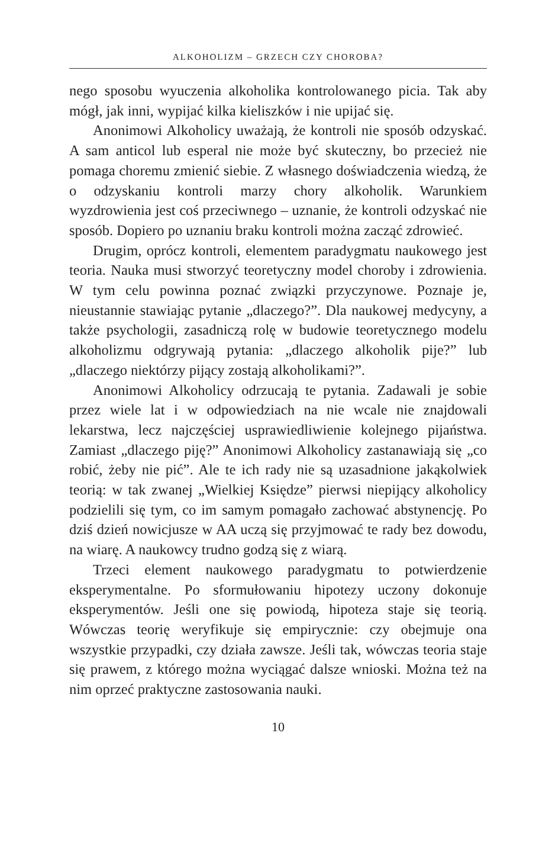ALKOHOLIZM – GRZECH CZY CHOROBA?
nego sposobu wyuczenia alkoholika kontrolowanego picia. Tak aby mógł, jak inni, wypijać kilka kieliszków i nie upijać się.
Anonimowi Alkoholicy uważają, że kontroli nie sposób odzyskać. A sam anticol lub esperal nie może być skuteczny, bo przecież nie pomaga choremu zmienić siebie. Z własnego doświadczenia wiedzą, że o odzyskaniu kontroli marzy chory alkoholik. Warunkiem wyzdrowienia jest coś przeciwnego – uznanie, że kontroli odzyskać nie sposób. Dopiero po uznaniu braku kontroli można zacząć zdrowieć.
Drugim, oprócz kontroli, elementem paradygmatu naukowego jest teoria. Nauka musi stworzyć teoretyczny model choroby i zdrowienia. W tym celu powinna poznać związki przyczynowe. Poznaje je, nieustannie stawiając pytanie „dlaczego?”. Dla naukowej medycyny, a także psychologii, zasadniczą rolę w budowie teoretycznego modelu alkoholizmu odgrywają pytania: „dlaczego alkoholik pije?” lub „dlaczego niektórzy pijący zostają alkoholikami?”.
Anonimowi Alkoholicy odrzucają te pytania. Zadawali je sobie przez wiele lat i w odpowiedziach na nie wcale nie znajdowali lekarstwa, lecz najczęściej usprawiedliwienie kolejnego pijaństwa. Zamiast „dlaczego piję?” Anonimowi Alkoholicy zastanawiają się „co robić, żeby nie pić”. Ale te ich rady nie są uzasadnione jakąkolwiek teorią: w tak zwanej „Wielkiej Księdze” pierwsi niepijący alkoholicy podzielili się tym, co im samym pomagało zachować abstynencję. Po dziś dzień nowicjusze w AA uczą się przyjmować te rady bez dowodu, na wiarę. A naukowcy trudno godzą się z wiarą.
Trzeci element naukowego paradygmatu to potwierdzenie eksperymentalne. Po sformułowaniu hipotezy uczony dokonuje eksperymentów. Jeśli one się powiodą, hipoteza staje się teorią. Wówczas teorię weryfikuje się empirycznie: czy obejmuje ona wszystkie przypadki, czy działa zawsze. Jeśli tak, wówczas teoria staje się prawem, z którego można wyciągać dalsze wnioski. Można też na nim oprzeć praktyczne zastosowania nauki.
10